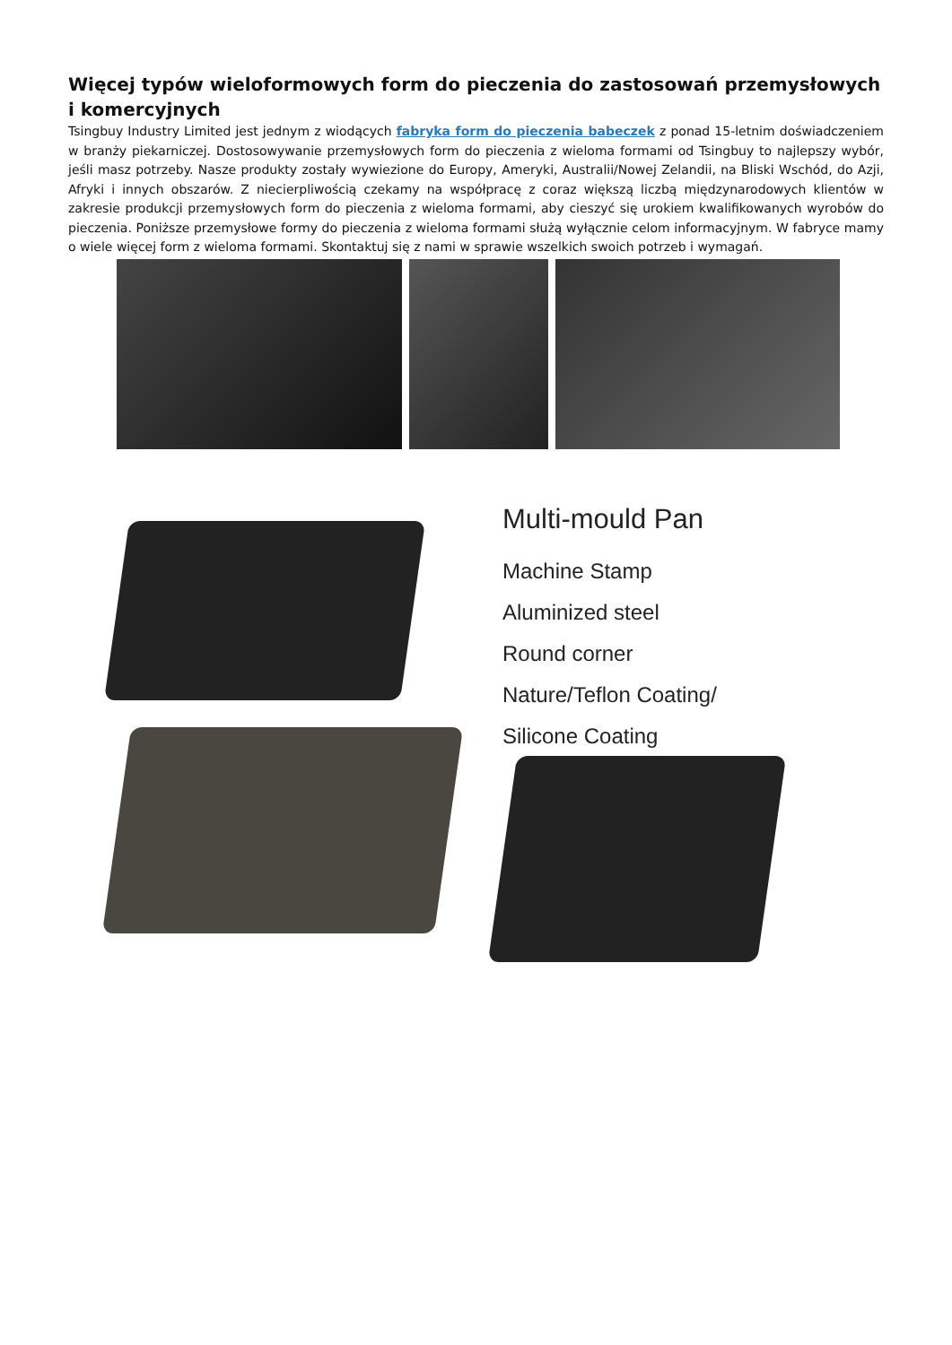Więcej typów wieloformowych form do pieczenia do zastosowań przemysłowych i komercyjnych
Tsingbuy Industry Limited jest jednym z wiodących fabryka form do pieczenia babeczek z ponad 15-letnim doświadczeniem w branży piekarniczej. Dostosowywanie przemysłowych form do pieczenia z wieloma formami od Tsingbuy to najlepszy wybór, jeśli masz potrzeby. Nasze produkty zostały wywiezione do Europy, Ameryki, Australii/Nowej Zelandii, na Bliski Wschód, do Azji, Afryki i innych obszarów. Z niecierpliwością czekamy na współpracę z coraz większą liczbą międzynarodowych klientów w zakresie produkcji przemysłowych form do pieczenia z wieloma formami, aby cieszyć się urokiem kwalifikowanych wyrobów do pieczenia. Poniższe przemysłowe formy do pieczenia z wieloma formami służą wyłącznie celom informacyjnym. W fabryce mamy o wiele więcej form z wieloma formami. Skontaktuj się z nami w sprawie wszelkich swoich potrzeb i wymagań.
Multi-mould Pan
Machine Stamp
Aluminized steel
Round corner
Nature/Teflon Coating/
Silicone Coating